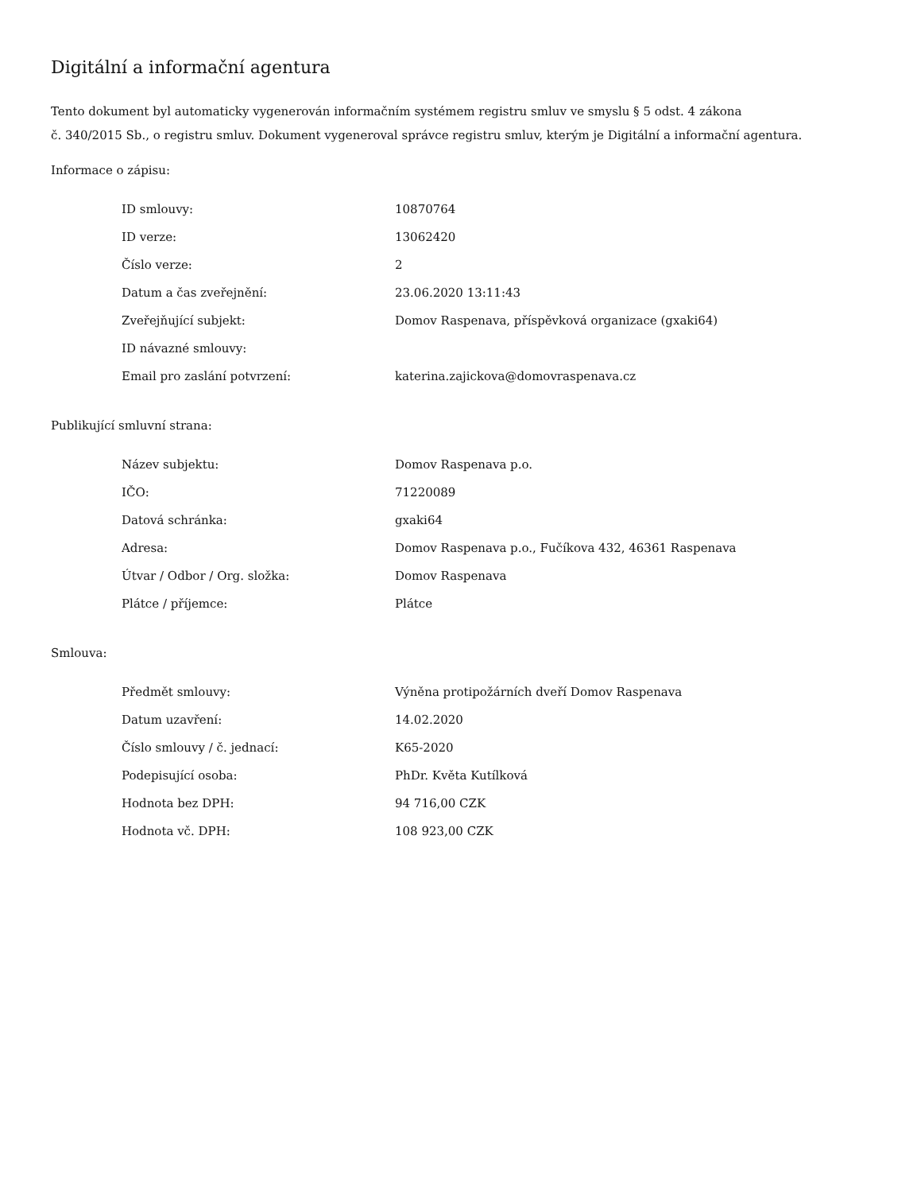Digitální a informační agentura
Tento dokument byl automaticky vygenerován informačním systémem registru smluv ve smyslu § 5 odst. 4 zákona
č. 340/2015 Sb., o registru smluv. Dokument vygeneroval správce registru smluv, kterým je Digitální a informační agentura.
Informace o zápisu:
| ID smlouvy: | 10870764 |
| ID verze: | 13062420 |
| Číslo verze: | 2 |
| Datum a čas zveřejnění: | 23.06.2020 13:11:43 |
| Zveřejňující subjekt: | Domov Raspenava, příspěvková organizace (gxaki64) |
| ID návazné smlouvy: | |
| Email pro zaslání potvrzení: | katerina.zajickova@domovraspenava.cz |
Publikující smluvní strana:
| Název subjektu: | Domov Raspenava p.o. |
| IČO: | 71220089 |
| Datová schránka: | gxaki64 |
| Adresa: | Domov Raspenava p.o., Fučíkova 432, 46361 Raspenava |
| Útvar / Odbor / Org. složka: | Domov Raspenava |
| Plátce / příjemce: | Plátce |
Smlouva:
| Předmět smlouvy: | Výněna protipožárních dveří Domov Raspenava |
| Datum uzavření: | 14.02.2020 |
| Číslo smlouvy / č. jednací: | K65-2020 |
| Podepisující osoba: | PhDr. Květa Kutílková |
| Hodnota bez DPH: | 94 716,00 CZK |
| Hodnota vč. DPH: | 108 923,00 CZK |